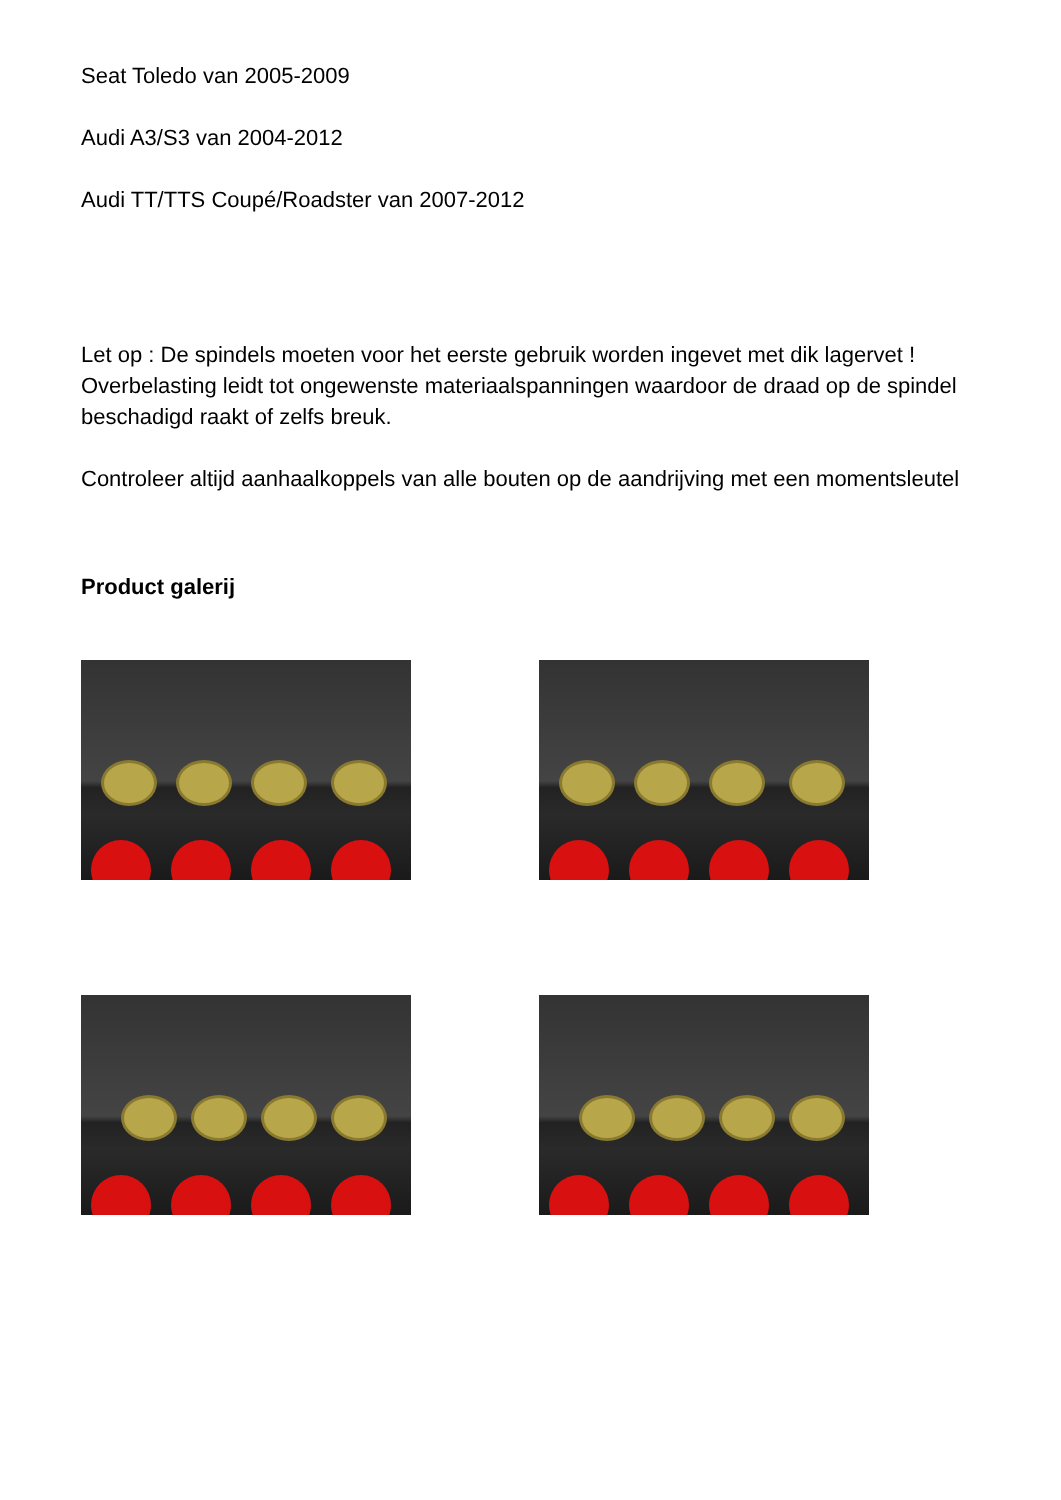Seat Toledo van 2005-2009
Audi A3/S3 van 2004-2012
Audi TT/TTS Coupé/Roadster van 2007-2012
Let op : De spindels moeten voor het eerste gebruik worden ingevet met dik lagervet ! Overbelasting leidt tot ongewenste materiaalspanningen waardoor de draad op de spindel beschadigd raakt of zelfs breuk.
Controleer altijd aanhaalkoppels van alle bouten op de aandrijving met een momentsleutel
Product galerij